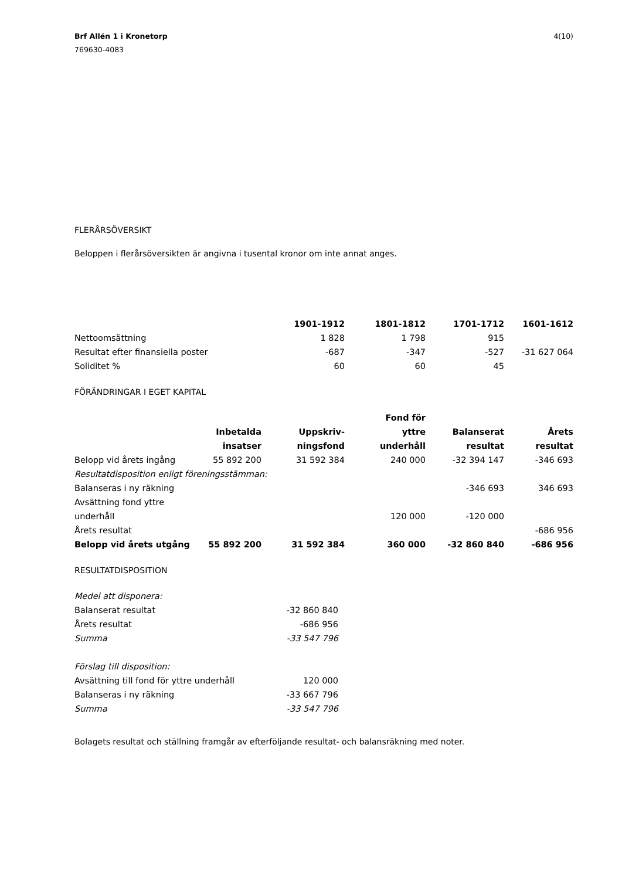Brf Allén 1 i Kronetorp
769630-4083
4(10)
FLERÅRSÖVERSIKT
Beloppen i flerårsöversikten är angivna i tusental kronor om inte annat anges.
| | 1901-1912 | 1801-1812 | 1701-1712 | 1601-1612 |
| Nettoomsättning | 1 828 | 1 798 | 915 | |
| Resultat efter finansiella poster | -687 | -347 | -527 | -31 627 064 |
| Soliditet % | 60 | 60 | 45 | |
FÖRÄNDRINGAR I EGET KAPITAL
| | Inbetalda insatser | Uppskriv- ningsfond | Fond för yttre underhåll | Balanserat resultat | Årets resultat |
| Belopp vid årets ingång | 55 892 200 | 31 592 384 | 240 000 | -32 394 147 | -346 693 |
| Resultatdisposition enligt föreningsstämman: | | | | | |
| Balanseras i ny räkning | | | | -346 693 | 346 693 |
| Avsättning fond yttre underhåll | | | 120 000 | -120 000 | |
| Årets resultat | | | | | -686 956 |
| Belopp vid årets utgång | 55 892 200 | 31 592 384 | 360 000 | -32 860 840 | -686 956 |
RESULTATDISPOSITION
| Medel att disponera: | |
| Balanserat resultat | -32 860 840 |
| Årets resultat | -686 956 |
| Summa | -33 547 796 |
| Förslag till disposition: | |
| Avsättning till fond för yttre underhåll | 120 000 |
| Balanseras i ny räkning | -33 667 796 |
| Summa | -33 547 796 |
Bolagets resultat och ställning framgår av efterföljande resultat- och balansräkning med noter.